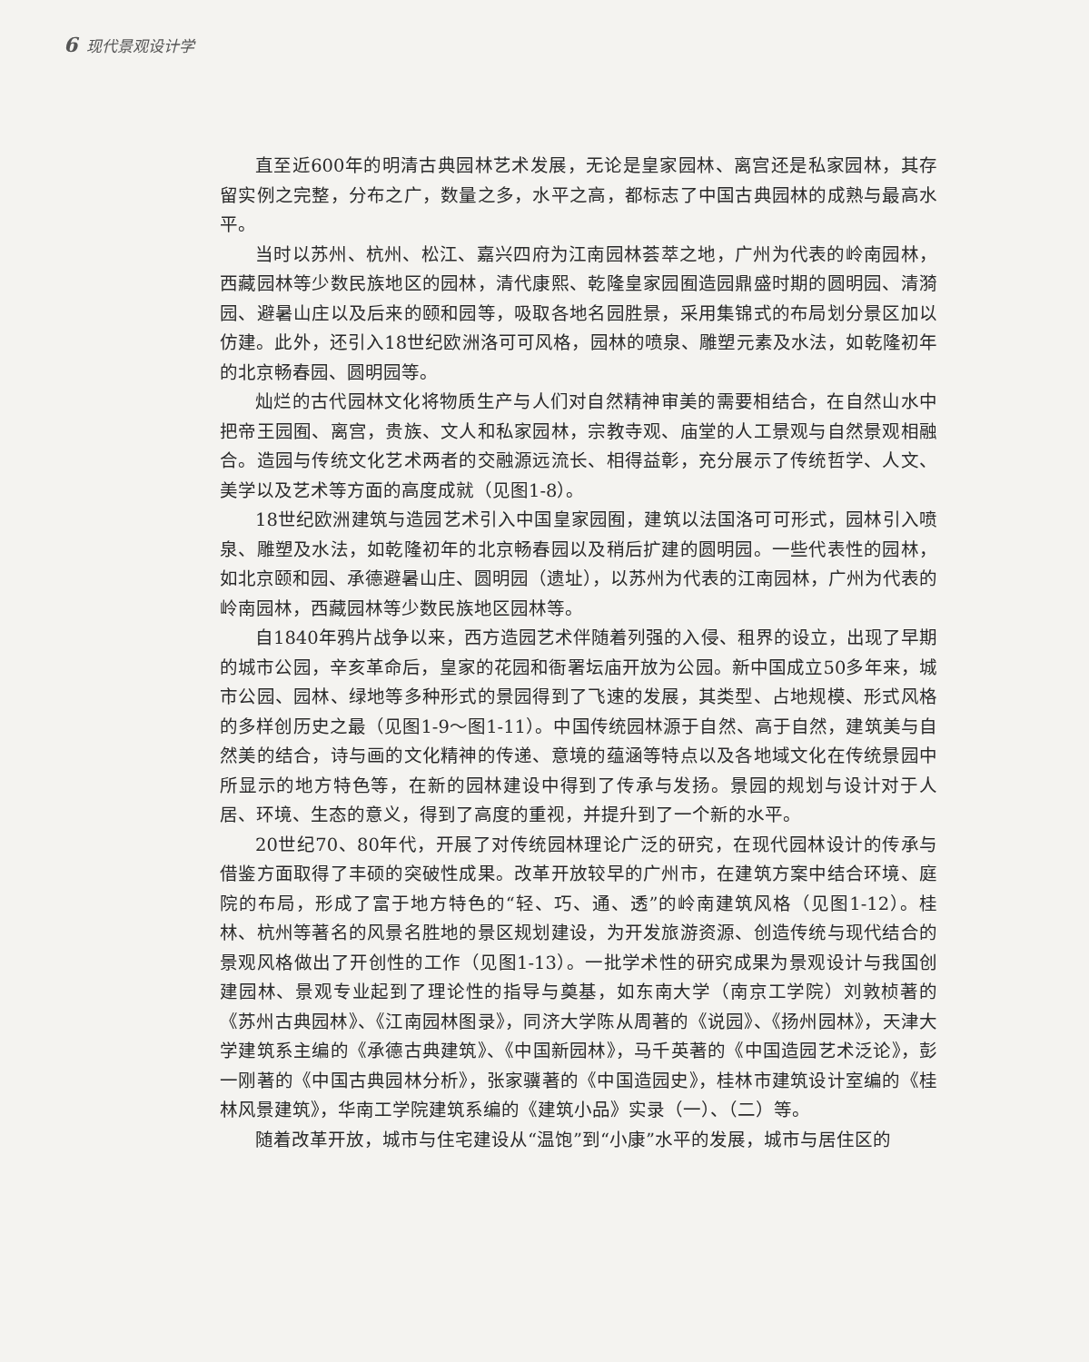6 现代景观设计学
直至近600年的明清古典园林艺术发展，无论是皇家园林、离宫还是私家园林，其存留实例之完整，分布之广，数量之多，水平之高，都标志了中国古典园林的成熟与最高水平。
当时以苏州、杭州、松江、嘉兴四府为江南园林荟萃之地，广州为代表的岭南园林，西藏园林等少数民族地区的园林，清代康熙、乾隆皇家园囿造园鼎盛时期的圆明园、清漪园、避暑山庄以及后来的颐和园等，吸取各地名园胜景，采用集锦式的布局划分景区加以仿建。此外，还引入18世纪欧洲洛可可风格，园林的喷泉、雕塑元素及水法，如乾隆初年的北京畅春园、圆明园等。
灿烂的古代园林文化将物质生产与人们对自然精神审美的需要相结合，在自然山水中把帝王园囿、离宫，贵族、文人和私家园林，宗教寺观、庙堂的人工景观与自然景观相融合。造园与传统文化艺术两者的交融源远流长、相得益彰，充分展示了传统哲学、人文、美学以及艺术等方面的高度成就（见图1-8）。
18世纪欧洲建筑与造园艺术引入中国皇家园囿，建筑以法国洛可可形式，园林引入喷泉、雕塑及水法，如乾隆初年的北京畅春园以及稍后扩建的圆明园。一些代表性的园林，如北京颐和园、承德避暑山庄、圆明园（遗址），以苏州为代表的江南园林，广州为代表的岭南园林，西藏园林等少数民族地区园林等。
自1840年鸦片战争以来，西方造园艺术伴随着列强的入侵、租界的设立，出现了早期的城市公园，辛亥革命后，皇家的花园和衙署坛庙开放为公园。新中国成立50多年来，城市公园、园林、绿地等多种形式的景园得到了飞速的发展，其类型、占地规模、形式风格的多样创历史之最（见图1-9～图1-11）。中国传统园林源于自然、高于自然，建筑美与自然美的结合，诗与画的文化精神的传递、意境的蕴涵等特点以及各地域文化在传统景园中所显示的地方特色等，在新的园林建设中得到了传承与发扬。景园的规划与设计对于人居、环境、生态的意义，得到了高度的重视，并提升到了一个新的水平。
20世纪70、80年代，开展了对传统园林理论广泛的研究，在现代园林设计的传承与借鉴方面取得了丰硕的突破性成果。改革开放较早的广州市，在建筑方案中结合环境、庭院的布局，形成了富于地方特色的“轻、巧、通、透”的岭南建筑风格（见图1-12）。桂林、杭州等著名的风景名胜地的景区规划建设，为开发旅游资源、创造传统与现代结合的景观风格做出了开创性的工作（见图1-13）。一批学术性的研究成果为景观设计与我国创建园林、景观专业起到了理论性的指导与奠基，如东南大学（南京工学院）刘敦桢著的《苏州古典园林》、《江南园林图录》，同济大学陈从周著的《说园》、《扬州园林》，天津大学建筑系主编的《承德古典建筑》、《中国新园林》，马千英著的《中国造园艺术泛论》，彭一刚著的《中国古典园林分析》，张家骥著的《中国造园史》，桂林市建筑设计室编的《桂林风景建筑》，华南工学院建筑系编的《建筑小品》实录（一）、（二）等。
随着改革开放，城市与住宅建设从“温饱”到“小康”水平的发展，城市与居住区的